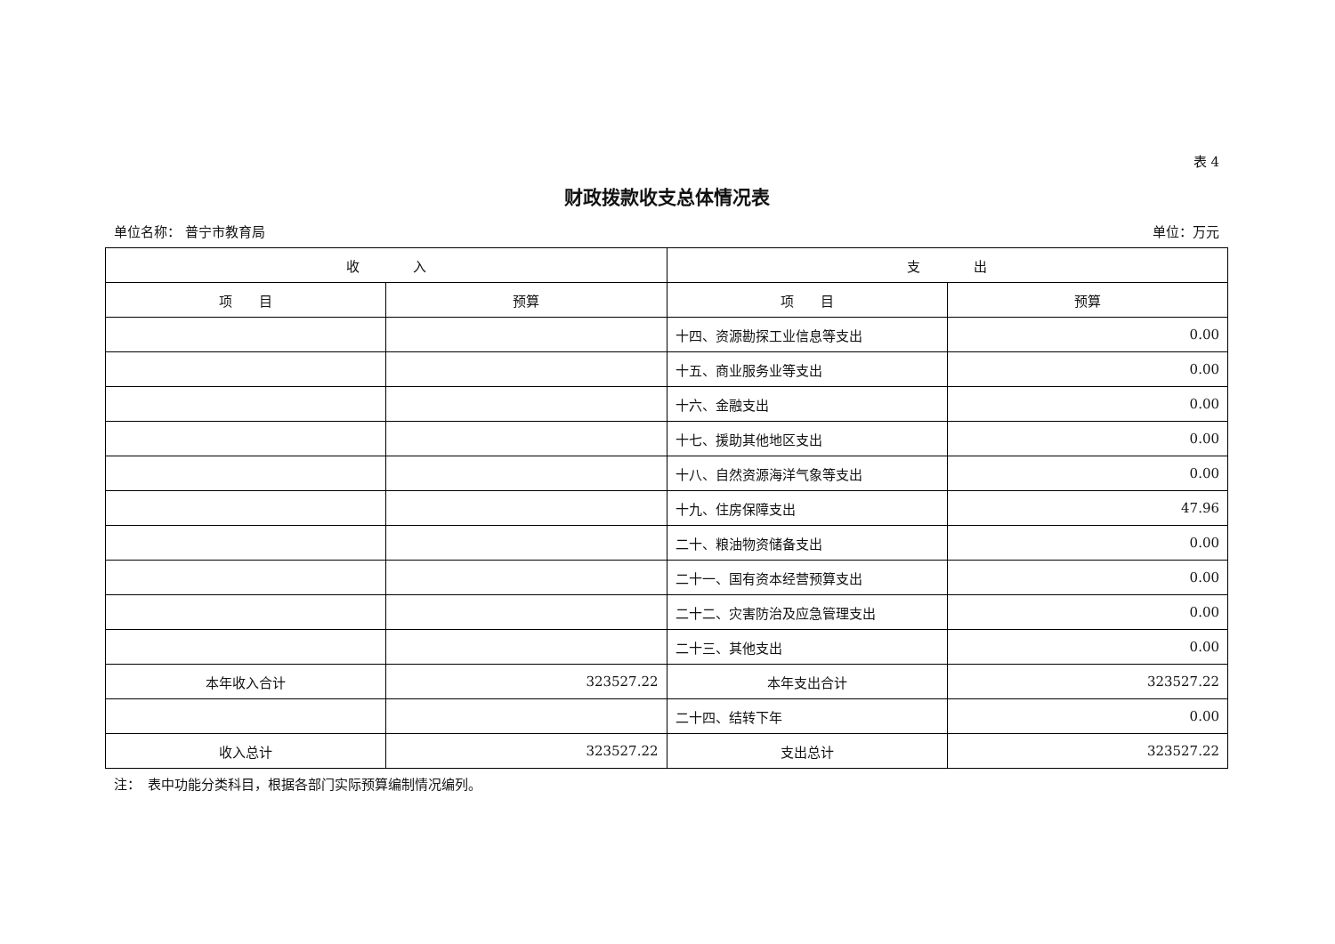表 4
财政拨款收支总体情况表
单位名称： 普宁市教育局 单位：万元
| 收 入 | | 支 出 | |
| --- | --- | --- | --- |
| 项 目 | 预算 | 项 目 | 预算 |
| | | 十四、资源勘探工业信息等支出 | 0.00 |
| | | 十五、商业服务业等支出 | 0.00 |
| | | 十六、金融支出 | 0.00 |
| | | 十七、援助其他地区支出 | 0.00 |
| | | 十八、自然资源海洋气象等支出 | 0.00 |
| | | 十九、住房保障支出 | 47.96 |
| | | 二十、粮油物资储备支出 | 0.00 |
| | | 二十一、国有资本经营预算支出 | 0.00 |
| | | 二十二、灾害防治及应急管理支出 | 0.00 |
| | | 二十三、其他支出 | 0.00 |
| 本年收入合计 | 323527.22 | 本年支出合计 | 323527.22 |
| | | 二十四、结转下年 | 0.00 |
| 收入总计 | 323527.22 | 支出总计 | 323527.22 |
注：　表中功能分类科目，根据各部门实际预算编制情况编列。